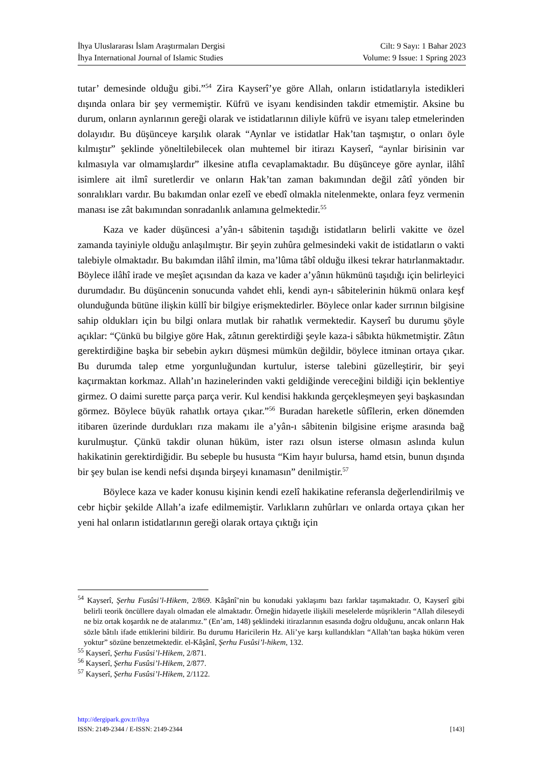İhya Uluslararası İslam Araştırmaları Dergisi
İhya International Journal of Islamic Studies
Cilt: 9 Sayı: 1 Bahar 2023
Volume: 9 Issue: 1 Spring 2023
tutar’ demesinde olduğu gibi.”<sup>54</sup> Zira Kayserî’ye göre Allah, onların istidatlarıyla istedikleri dışında onlara bir şey vermemiştir. Küfrü ve isyanı kendisinden takdir etmemiştir. Aksine bu durum, onların aynlarının gereği olarak ve istidatlarının diliyle küfrü ve isyanı talep etmelerinden dolayıdır. Bu düşünceye karşılık olarak “Aynlar ve istidatlar Hak’tan taşmıştır, o onları öyle kılmıştır” şeklinde yöneltilebilecek olan muhtemel bir itirazı Kayserî, “aynlar birisinin var kılmasıyla var olmamışlardır” ilkesine atıfla cevaplamaktadır. Bu düşünceye göre aynlar, ilâhî isimlere ait ilmî suretlerdir ve onların Hak’tan zaman bakımından değil zâtî yönden bir sonralıkları vardır. Bu bakımdan onlar ezelî ve ebedî olmakla nitelenmekte, onlara feyz vermenin manası ise zât bakımından sonradanlık anlamına gelmektedir.<sup>55</sup>
Kaza ve kader düşüncesi a’yân-ı sâbitenin taşıdığı istidatların belirli vakitte ve özel zamanda tayiniyle olduğu anlaşılmıştır. Bir şeyin zuhûra gelmesindeki vakit de istidatların o vakti talebiyle olmaktadır. Bu bakımdan ilâhî ilmin, ma’lûma tâbî olduğu ilkesi tekrar hatırlanmaktadır. Böylece ilâhî irade ve meşîet açısından da kaza ve kader a’yânın hükmünü taşıdığı için belirleyici durumdadır. Bu düşüncenin sonucunda vahdet ehli, kendi ayn-ı sâbitelerinin hükmü onlara keşf olunduğunda bütüne ilişkin küllî bir bilgiye erişmektedirler. Böylece onlar kader sırrının bilgisine sahip oldukları için bu bilgi onlara mutlak bir rahatlık vermektedir. Kayserî bu durumu şöyle açıklar: “Çünkü bu bilgiye göre Hak, zâtının gerektirdiği şeyle kaza-i sâbıkta hükmetmiştir. Zâtın gerektirdiğine başka bir sebebin aykırı düşmesi mümkün değildir, böylece itminan ortaya çıkar. Bu durumda talep etme yorgunluğundan kurtulur, isterse talebini güzelleştirir, bir şeyi kaçırmaktan korkmaz. Allah’ın hazinelerinden vakti geldiğinde vereceğini bildiği için beklentiye girmez. O daimi surette parça parça verir. Kul kendisi hakkında gerçekleşmeyen şeyi başkasından görmez. Böylece büyük rahatlık ortaya çıkar.”<sup>56</sup> Buradan hareketle sûfîlerin, erken dönemden itibaren üzerinde durdukları rıza makamı ile a’yân-ı sâbitenin bilgisine erişme arasında bağ kurulmuştur. Çünkü takdir olunan hüküm, ister razı olsun isterse olmasın aslında kulun hakikatinin gerektirdiğidir. Bu sebeple bu hususta “Kim hayır bulursa, hamd etsin, bunun dışında bir şey bulan ise kendi nefsi dışında birşeyi kınamasın” denilmiştir.<sup>57</sup>
Böylece kaza ve kader konusu kişinin kendi ezelî hakikatine referansla değerlendirilmiş ve cebr hiçbir şekilde Allah’a izafe edilmemiştir. Varlıkların zuhûrları ve onlarda ortaya çıkan her yeni hal onların istidatlarının gereği olarak ortaya çıktığı için
<sup>54</sup> Kayserî, Şerhu Fusûsi’l-Hikem, 2/869. Kâşânî’nin bu konudaki yaklaşımı bazı farklar taşımaktadır. O, Kayserî gibi belirli teorik öncüllere dayalı olmadan ele almaktadır. Örneğin hidayetle ilişkili meselelerde müşriklerin “Allah dileseydi ne biz ortak koşardık ne de atalarımız.” (En’am, 148) şeklindeki itirazlarının esasında doğru olduğunu, ancak onların Hak sözle bâtılı ifade ettiklerini bildirir. Bu durumu Haricilerin Hz. Ali’ye karşı kullandıkları “Allah’tan başka hüküm veren yoktur” sözüne benzetmektedir. el-Kâşânî, Şerhu Fusûsi’l-hikem, 132.
<sup>55</sup> Kayserî, Şerhu Fusûsi’l-Hikem, 2/871.
<sup>56</sup> Kayserî, Şerhu Fusûsi’l-Hikem, 2/877.
<sup>57</sup> Kayserî, Şerhu Fusûsi’l-Hikem, 2/1122.
http://dergipark.gov.tr/ihya
ISSN: 2149-2344 / E-ISSN: 2149-2344 [143]